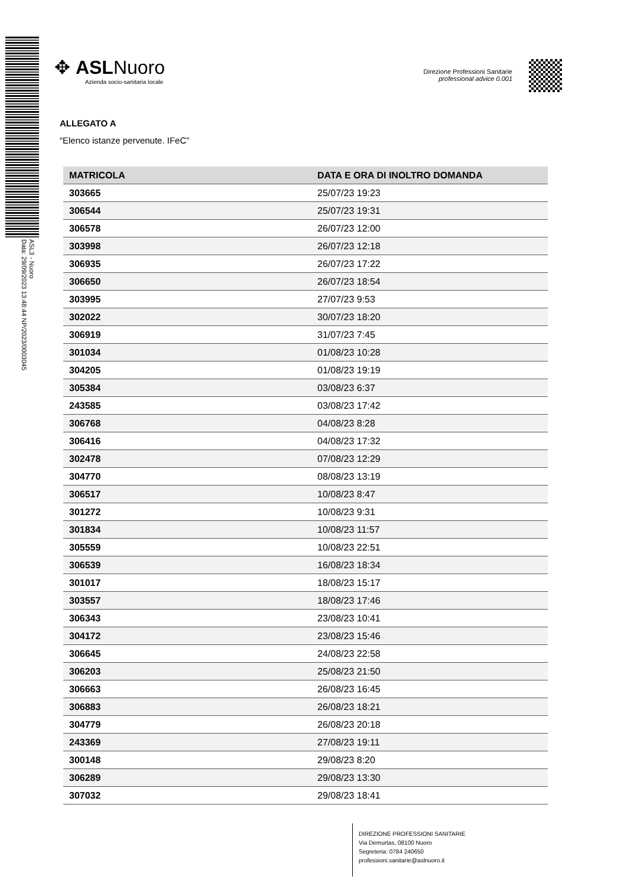ASL3 - Nuoro
Data: 29/09/2023 13:48:44 NP/2023/0003045
✥ ASLNuoro
Azienda socio-sanitaria locale
Direzione Professioni Sanitarie
professional advice 0.001
ALLEGATO A
“Elenco istanze pervenute. IFeC”
| MATRICOLA | DATA E ORA DI INOLTRO DOMANDA |
| --- | --- |
| 303665 | 25/07/23 19:23 |
| 306544 | 25/07/23 19:31 |
| 306578 | 26/07/23 12:00 |
| 303998 | 26/07/23 12:18 |
| 306935 | 26/07/23 17:22 |
| 306650 | 26/07/23 18:54 |
| 303995 | 27/07/23 9:53 |
| 302022 | 30/07/23 18:20 |
| 306919 | 31/07/23 7:45 |
| 301034 | 01/08/23 10:28 |
| 304205 | 01/08/23 19:19 |
| 305384 | 03/08/23 6:37 |
| 243585 | 03/08/23 17:42 |
| 306768 | 04/08/23 8:28 |
| 306416 | 04/08/23 17:32 |
| 302478 | 07/08/23 12:29 |
| 304770 | 08/08/23 13:19 |
| 306517 | 10/08/23 8:47 |
| 301272 | 10/08/23 9:31 |
| 301834 | 10/08/23 11:57 |
| 305559 | 10/08/23 22:51 |
| 306539 | 16/08/23 18:34 |
| 301017 | 18/08/23 15:17 |
| 303557 | 18/08/23 17:46 |
| 306343 | 23/08/23 10:41 |
| 304172 | 23/08/23 15:46 |
| 306645 | 24/08/23 22:58 |
| 306203 | 25/08/23 21:50 |
| 306663 | 26/08/23 16:45 |
| 306883 | 26/08/23 18:21 |
| 304779 | 26/08/23 20:18 |
| 243369 | 27/08/23 19:11 |
| 300148 | 29/08/23 8:20 |
| 306289 | 29/08/23 13:30 |
| 307032 | 29/08/23 18:41 |
DIREZIONE PROFESSIONI SANITARIE
Via Demurtas, 08100 Nuoro
Segreteria: 0784 240650
professioni.sanitarie@aslnuoro.it